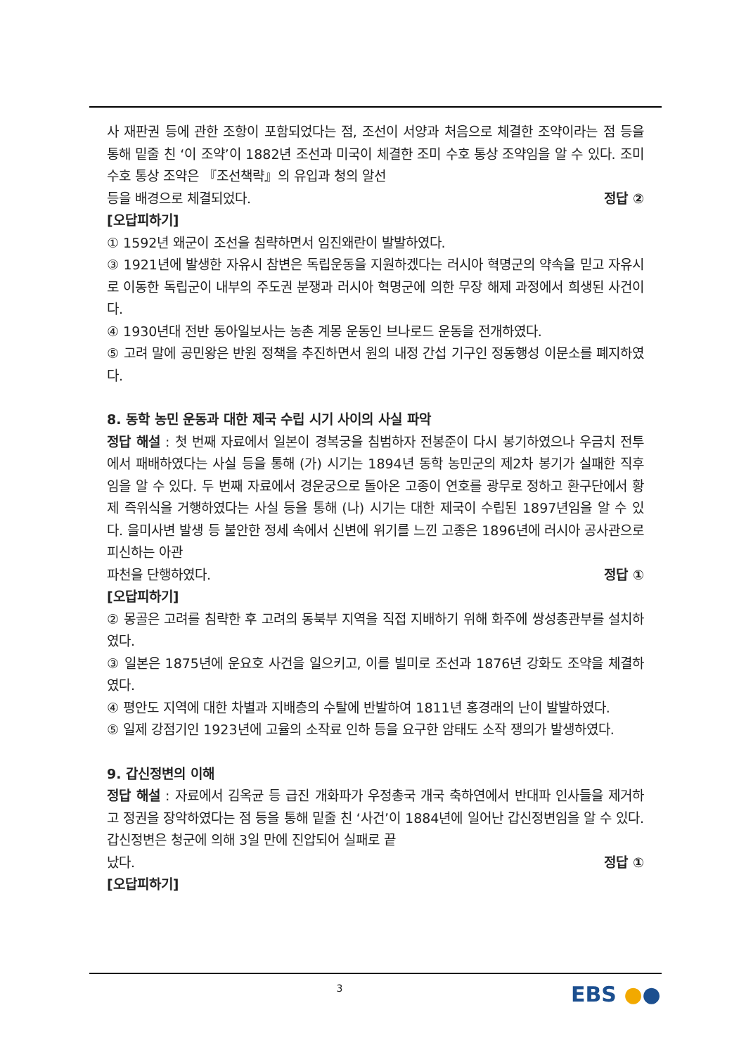사 재판권 등에 관한 조항이 포함되었다는 점, 조선이 서양과 처음으로 체결한 조약이라는 점 등을 통해 밑줄 친 ‘이 조약’이 1882년 조선과 미국이 체결한 조미 수호 통상 조약임을 알 수 있다. 조미 수호 통상 조약은 『조선책략』의 유입과 청의 알선
등을 배경으로 체결되었다. 정답 ②
[오답피하기]
① 1592년 왜군이 조선을 침략하면서 임진왜란이 발발하였다.
③ 1921년에 발생한 자유시 참변은 독립운동을 지원하겠다는 러시아 혁명군의 약속을 믿고 자유시로 이동한 독립군이 내부의 주도권 분쟁과 러시아 혁명군에 의한 무장 해제 과정에서 희생된 사건이다.
④ 1930년대 전반 동아일보사는 농촌 계몽 운동인 브나로드 운동을 전개하였다.
⑤ 고려 말에 공민왕은 반원 정책을 추진하면서 원의 내정 간섭 기구인 정동행성 이문소를 폐지하였다.
8. 동학 농민 운동과 대한 제국 수립 시기 사이의 사실 파악
정답 해설 : 첫 번째 자료에서 일본이 경복궁을 침범하자 전봉준이 다시 봉기하였으나 우금치 전투에서 패배하였다는 사실 등을 통해 (가) 시기는 1894년 동학 농민군의 제2차 봉기가 실패한 직후임을 알 수 있다. 두 번째 자료에서 경운궁으로 돌아온 고종이 연호를 광무로 정하고 환구단에서 황제 즉위식을 거행하였다는 사실 등을 통해 (나) 시기는 대한 제국이 수립된 1897년임을 알 수 있다. 을미사변 발생 등 불안한 정세 속에서 신변에 위기를 느낀 고종은 1896년에 러시아 공사관으로 피신하는 아관
파천을 단행하였다. 정답 ①
[오답피하기]
② 몽골은 고려를 침략한 후 고려의 동북부 지역을 직접 지배하기 위해 화주에 쌍성총관부를 설치하였다.
③ 일본은 1875년에 운요호 사건을 일으키고, 이를 빌미로 조선과 1876년 강화도 조약을 체결하였다.
④ 평안도 지역에 대한 차별과 지배층의 수탈에 반발하여 1811년 홍경래의 난이 발발하였다.
⑤ 일제 강점기인 1923년에 고율의 소작료 인하 등을 요구한 암태도 소작 쟁의가 발생하였다.
9. 갑신정변의 이해
정답 해설 : 자료에서 김옥균 등 급진 개화파가 우정총국 개국 축하연에서 반대파 인사들을 제거하고 정권을 장악하였다는 점 등을 통해 밑줄 친 ‘사건’이 1884년에 일어난 갑신정변임을 알 수 있다. 갑신정변은 청군에 의해 3일 만에 진압되어 실패로 끝
났다. 정답 ①
[오답피하기]
3 EBS ●●